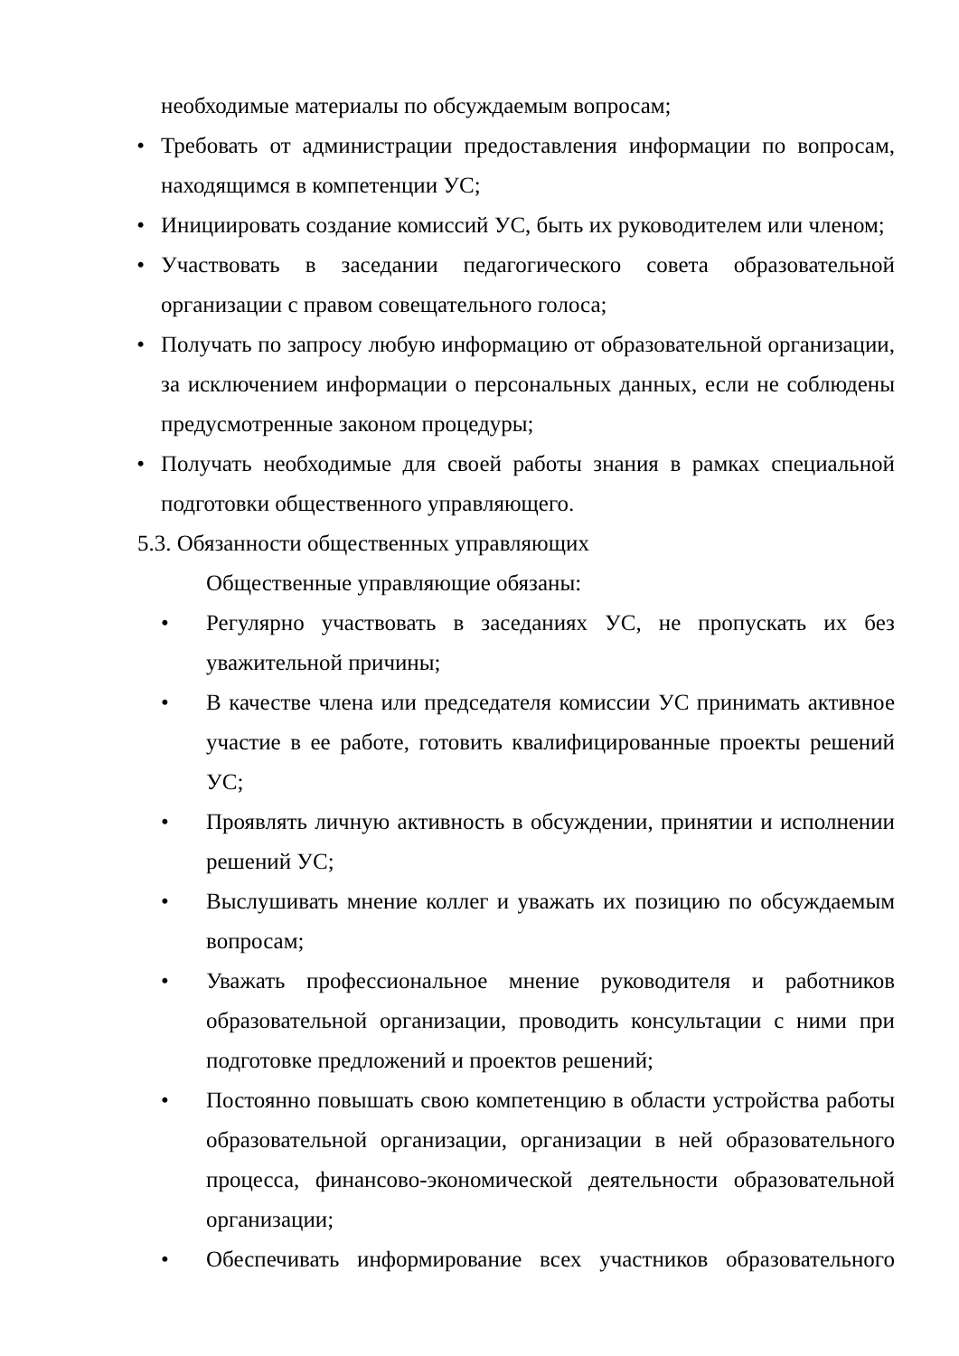необходимые материалы по обсуждаемым вопросам;
• Требовать от администрации предоставления информации по вопросам, находящимся в компетенции УС;
• Инициировать создание комиссий УС, быть их руководителем или членом;
• Участвовать в заседании педагогического совета образовательной организации с правом совещательного голоса;
• Получать по запросу любую информацию от образовательной организации, за исключением информации о персональных данных, если не соблюдены предусмотренные законом процедуры;
• Получать необходимые для своей работы знания в рамках специальной подготовки общественного управляющего.
5.3. Обязанности общественных управляющих
Общественные управляющие обязаны:
• Регулярно участвовать в заседаниях УС, не пропускать их без уважительной причины;
• В качестве члена или председателя комиссии УС принимать активное участие в ее работе, готовить квалифицированные проекты решений УС;
• Проявлять личную активность в обсуждении, принятии и исполнении решений УС;
• Выслушивать мнение коллег и уважать их позицию по обсуждаемым вопросам;
• Уважать профессиональное мнение руководителя и работников образовательной организации, проводить консультации с ними при подготовке предложений и проектов решений;
• Постоянно повышать свою компетенцию в области устройства работы образовательной организации, организации в ней образовательного процесса, финансово-экономической деятельности образовательной организации;
• Обеспечивать информирование всех участников образовательного